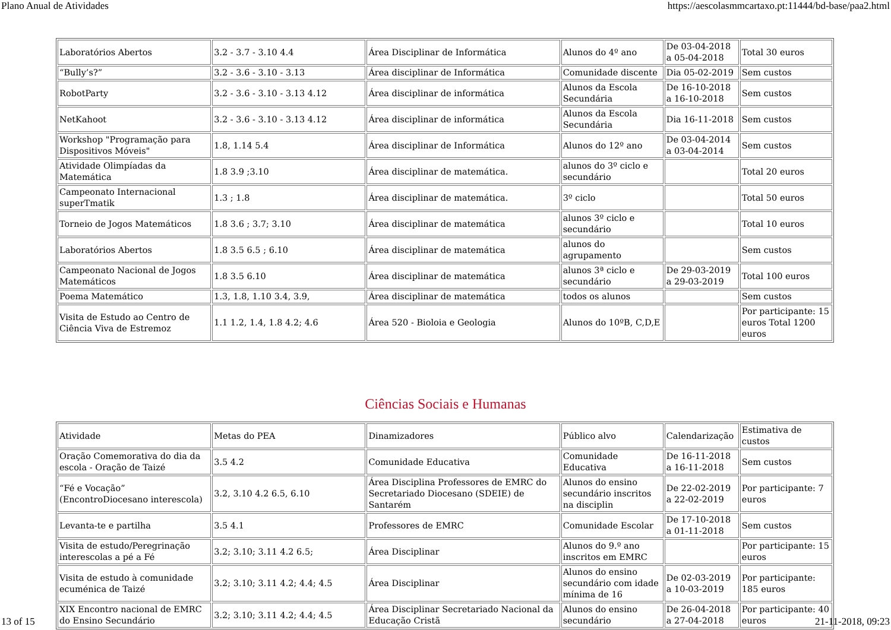Plano Anual de Atividades https://aescolasmmcartaxo.pt:11444/bd-base/paa2.html
| Laboratórios Abertos | 3.2 - 3.7 - 3.10 4.4 | Área Disciplinar de Informática | Alunos do 4º ano | De 03-04-2018 a 05-04-2018 | Total 30 euros |
| “Bully’s?” | 3.2 - 3.6 - 3.10 - 3.13 | Área disciplinar de Informática | Comunidade discente | Dia 05-02-2019 | Sem custos |
| RobotParty | 3.2 - 3.6 - 3.10 - 3.13 4.12 | Área disciplinar de informática | Alunos da Escola Secundária | De 16-10-2018 a 16-10-2018 | Sem custos |
| NetKahoot | 3.2 - 3.6 - 3.10 - 3.13 4.12 | Área disciplinar de informática | Alunos da Escola Secundária | Dia 16-11-2018 | Sem custos |
| Workshop "Programação para Dispositivos Móveis" | 1.8, 1.14 5.4 | Área disciplinar de Informática | Alunos do 12º ano | De 03-04-2014 a 03-04-2014 | Sem custos |
| Atividade Olimpíadas da Matemática | 1.8 3.9 ;3.10 | Área disciplinar de matemática. | alunos do 3º ciclo e secundário | | Total 20 euros |
| Campeonato Internacional superTmatik | 1.3 ; 1.8 | Área disciplinar de matemática. | 3º ciclo | | Total 50 euros |
| Torneio de Jogos Matemáticos | 1.8 3.6 ; 3.7; 3.10 | Área disciplinar de matemática | alunos 3º ciclo e secundário | | Total 10 euros |
| Laboratórios Abertos | 1.8 3.5 6.5 ; 6.10 | Área disciplinar de matemática | alunos do agrupamento | | Sem custos |
| Campeonato Nacional de Jogos Matemáticos | 1.8 3.5 6.10 | Área disciplinar de matemática | alunos 3ª ciclo e secundário | De 29-03-2019 a 29-03-2019 | Total 100 euros |
| Poema Matemático | 1.3, 1.8, 1.10 3.4, 3.9, | Área disciplinar de matemática | todos os alunos | | Sem custos |
| Visita de Estudo ao Centro de Ciência Viva de Estremoz | 1.1 1.2, 1.4, 1.8 4.2; 4.6 | Área 520 - Bioloia e Geologia | Alunos do 10ºB, C,D,E | | Por participante: 15 euros Total 1200 euros |
Ciências Sociais e Humanas
| Atividade | Metas do PEA | Dinamizadores | Público alvo | Calendarização | Estimativa de custos |
| Oração Comemorativa do dia da escola - Oração de Taizé | 3.5 4.2 | Comunidade Educativa | Comunidade Educativa | De 16-11-2018 a 16-11-2018 | Sem custos |
| “Fé e Vocação” (EncontroDiocesano interescola) | 3.2, 3.10 4.2 6.5, 6.10 | Área Disciplina Professores de EMRC do Secretariado Diocesano (SDEIE) de Santarém | Alunos do ensino secundário inscritos na disciplin | De 22-02-2019 a 22-02-2019 | Por participante: 7 euros |
| Levanta-te e partilha | 3.5 4.1 | Professores de EMRC | Comunidade Escolar | De 17-10-2018 a 01-11-2018 | Sem custos |
| Visita de estudo/Peregrinação interescolas a pé a Fé | 3.2; 3.10; 3.11 4.2 6.5; | Área Disciplinar | Alunos do 9.º ano inscritos em EMRC | | Por participante: 15 euros |
| Visita de estudo à comunidade ecuménica de Taizé | 3.2; 3.10; 3.11 4.2; 4.4; 4.5 | Área Disciplinar | Alunos do ensino secundário com idade mínima de 16 | De 02-03-2019 a 10-03-2019 | Por participante: 185 euros |
| XIX Encontro nacional de EMRC do Ensino Secundário | 3.2; 3.10; 3.11 4.2; 4.4; 4.5 | Área Disciplinar Secretariado Nacional da Educação Cristã | Alunos do ensino secundário | De 26-04-2018 a 27-04-2018 | Por participante: 40 euros |
13 of 15 21-11-2018, 09:23